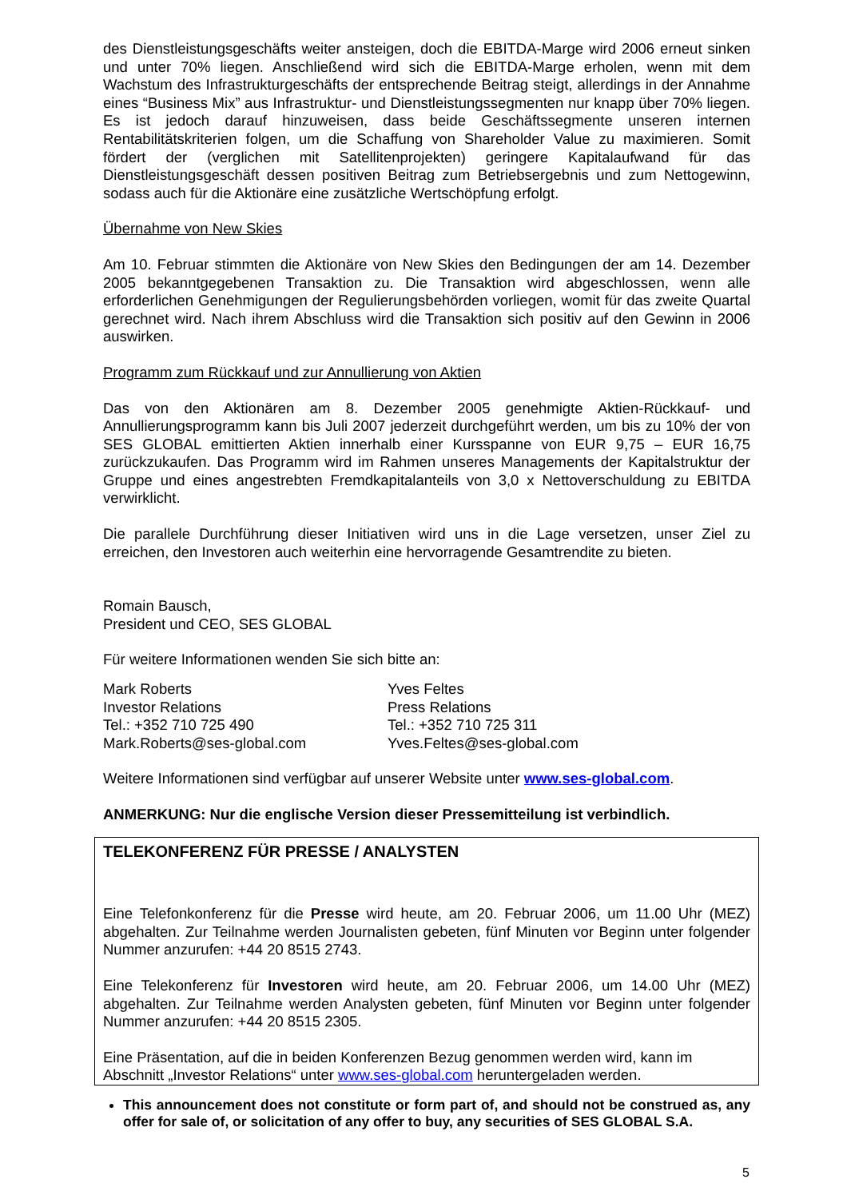des Dienstleistungsgeschäfts weiter ansteigen, doch die EBITDA-Marge wird 2006 erneut sinken und unter 70% liegen. Anschließend wird sich die EBITDA-Marge erholen, wenn mit dem Wachstum des Infrastrukturgeschäfts der entsprechende Beitrag steigt, allerdings in der Annahme eines “Business Mix” aus Infrastruktur- und Dienstleistungssegmenten nur knapp über 70% liegen. Es ist jedoch darauf hinzuweisen, dass beide Geschäftssegmente unseren internen Rentabilitätskriterien folgen, um die Schaffung von Shareholder Value zu maximieren. Somit fördert der (verglichen mit Satellitenprojekten) geringere Kapitalaufwand für das Dienstleistungsgeschäft dessen positiven Beitrag zum Betriebsergebnis und zum Nettogewinn, sodass auch für die Aktionäre eine zusätzliche Wertschöpfung erfolgt.
Übernahme von New Skies
Am 10. Februar stimmten die Aktionäre von New Skies den Bedingungen der am 14. Dezember 2005 bekanntgegebenen Transaktion zu. Die Transaktion wird abgeschlossen, wenn alle erforderlichen Genehmigungen der Regulierungsbehörden vorliegen, womit für das zweite Quartal gerechnet wird. Nach ihrem Abschluss wird die Transaktion sich positiv auf den Gewinn in 2006 auswirken.
Programm zum Rückkauf und zur Annullierung von Aktien
Das von den Aktionären am 8. Dezember 2005 genehmigte Aktien-Rückkauf- und Annullierungsprogramm kann bis Juli 2007 jederzeit durchgeführt werden, um bis zu 10% der von SES GLOBAL emittierten Aktien innerhalb einer Kursspanne von EUR 9,75 – EUR 16,75 zurückzukaufen. Das Programm wird im Rahmen unseres Managements der Kapitalstruktur der Gruppe und eines angestrebten Fremdkapitalanteils von 3,0 x Nettoverschuldung zu EBITDA verwirklicht.
Die parallele Durchführung dieser Initiativen wird uns in die Lage versetzen, unser Ziel zu erreichen, den Investoren auch weiterhin eine hervorragende Gesamtrendite zu bieten.
Romain Bausch,
President und CEO, SES GLOBAL
Für weitere Informationen wenden Sie sich bitte an:
Mark Roberts
Investor Relations
Tel.: +352 710 725 490
Mark.Roberts@ses-global.com
Yves Feltes
Press Relations
Tel.: +352 710 725 311
Yves.Feltes@ses-global.com
Weitere Informationen sind verfügbar auf unserer Website unter www.ses-global.com.
ANMERKUNG: Nur die englische Version dieser Pressemitteilung ist verbindlich.
TELEKONFERENZ FÜR PRESSE / ANALYSTEN
Eine Telefonkonferenz für die Presse wird heute, am 20. Februar 2006, um 11.00 Uhr (MEZ) abgehalten. Zur Teilnahme werden Journalisten gebeten, fünf Minuten vor Beginn unter folgender Nummer anzurufen: +44 20 8515 2743.
Eine Telekonferenz für Investoren wird heute, am 20. Februar 2006, um 14.00 Uhr (MEZ) abgehalten. Zur Teilnahme werden Analysten gebeten, fünf Minuten vor Beginn unter folgender Nummer anzurufen: +44 20 8515 2305.
Eine Präsentation, auf die in beiden Konferenzen Bezug genommen werden wird, kann im Abschnitt „Investor Relations“ unter www.ses-global.com heruntergeladen werden.
This announcement does not constitute or form part of, and should not be construed as, any offer for sale of, or solicitation of any offer to buy, any securities of SES GLOBAL S.A.
5